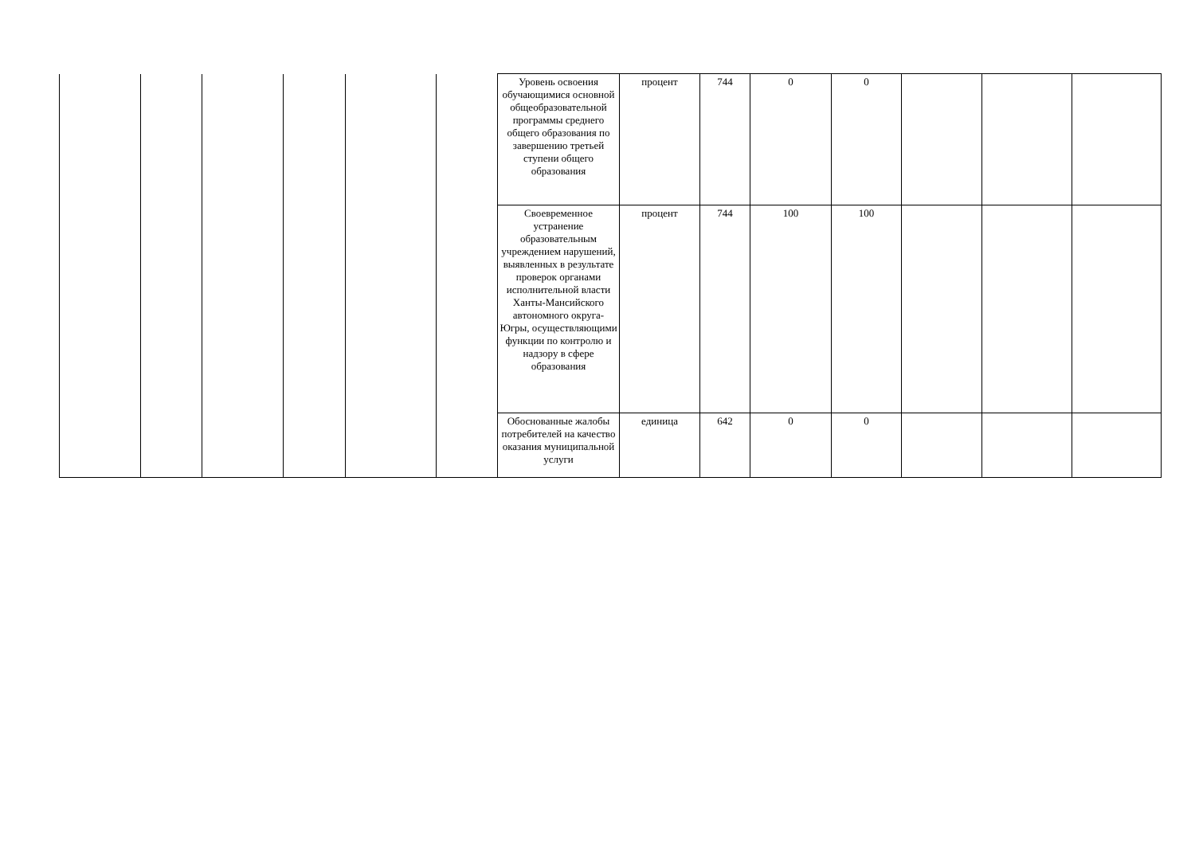| | | | | | | Уровень освоения обучающимися основной общеобразовательной программы среднего общего образования по завершению третьей ступени общего образования | процент | 744 | 0 | 0 | | | |
| | | | | | | Своевременное устранение образовательным учреждением нарушений, выявленных в результате проверок органами исполнительной власти Ханты-Мансийского автономного округа-Югры, осуществляющими функции по контролю и надзору в сфере образования | процент | 744 | 100 | 100 | | | |
| | | | | | | Обоснованные жалобы потребителей на качество оказания муниципальной услуги | единица | 642 | 0 | 0 | | | |